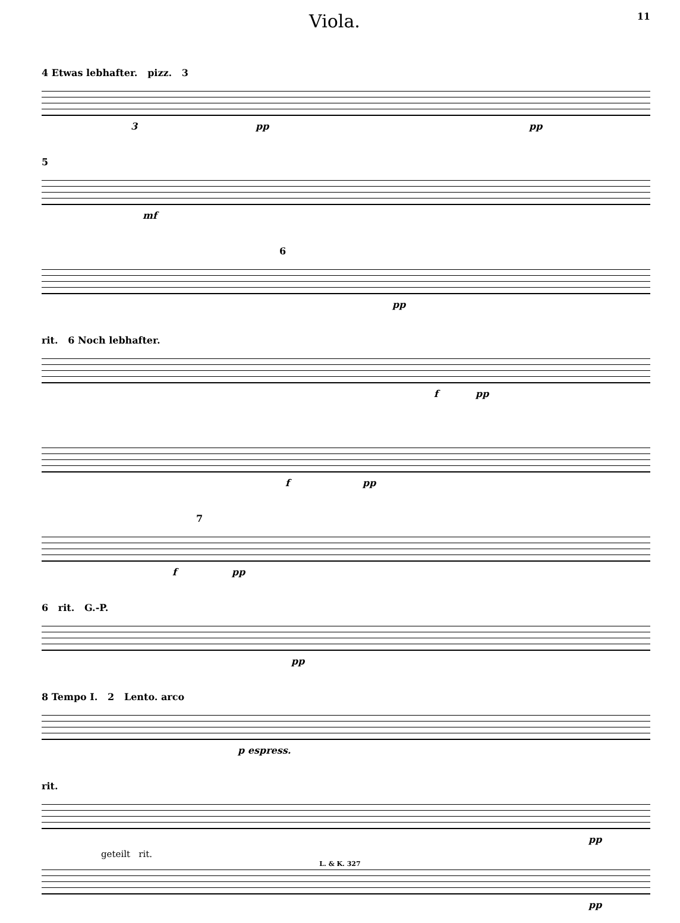Viola. 11
4 Etwas lebhafter. pizz. 3
3 pp pp
5
mf
6
pp
rit. 6 Noch lebhafter.
f pp
f pp
7
f pp
6 rit. G.-P.
pp
8 Tempo I. 2 Lento. arco
p espress.
rit.
pp
geteilt rit.
pp
L. & K. 327